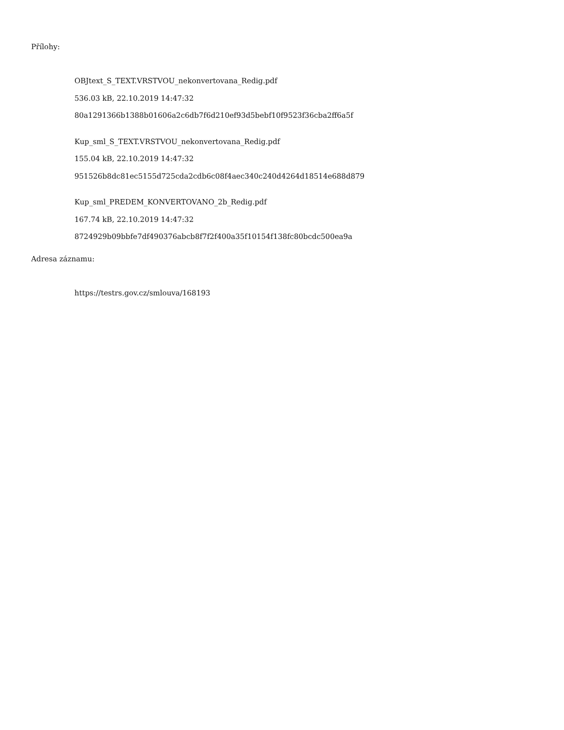Přílohy:
OBJtext_S_TEXT.VRSTVOU_nekonvertovana_Redig.pdf
536.03 kB, 22.10.2019 14:47:32
80a1291366b1388b01606a2c6db7f6d210ef93d5bebf10f9523f36cba2ff6a5f
Kup_sml_S_TEXT.VRSTVOU_nekonvertovana_Redig.pdf
155.04 kB, 22.10.2019 14:47:32
951526b8dc81ec5155d725cda2cdb6c08f4aec340c240d4264d18514e688d879
Kup_sml_PREDEM_KONVERTOVANO_2b_Redig.pdf
167.74 kB, 22.10.2019 14:47:32
8724929b09bbfe7df490376abcb8f7f2f400a35f10154f138fc80bcdc500ea9a
Adresa záznamu:
https://testrs.gov.cz/smlouva/168193